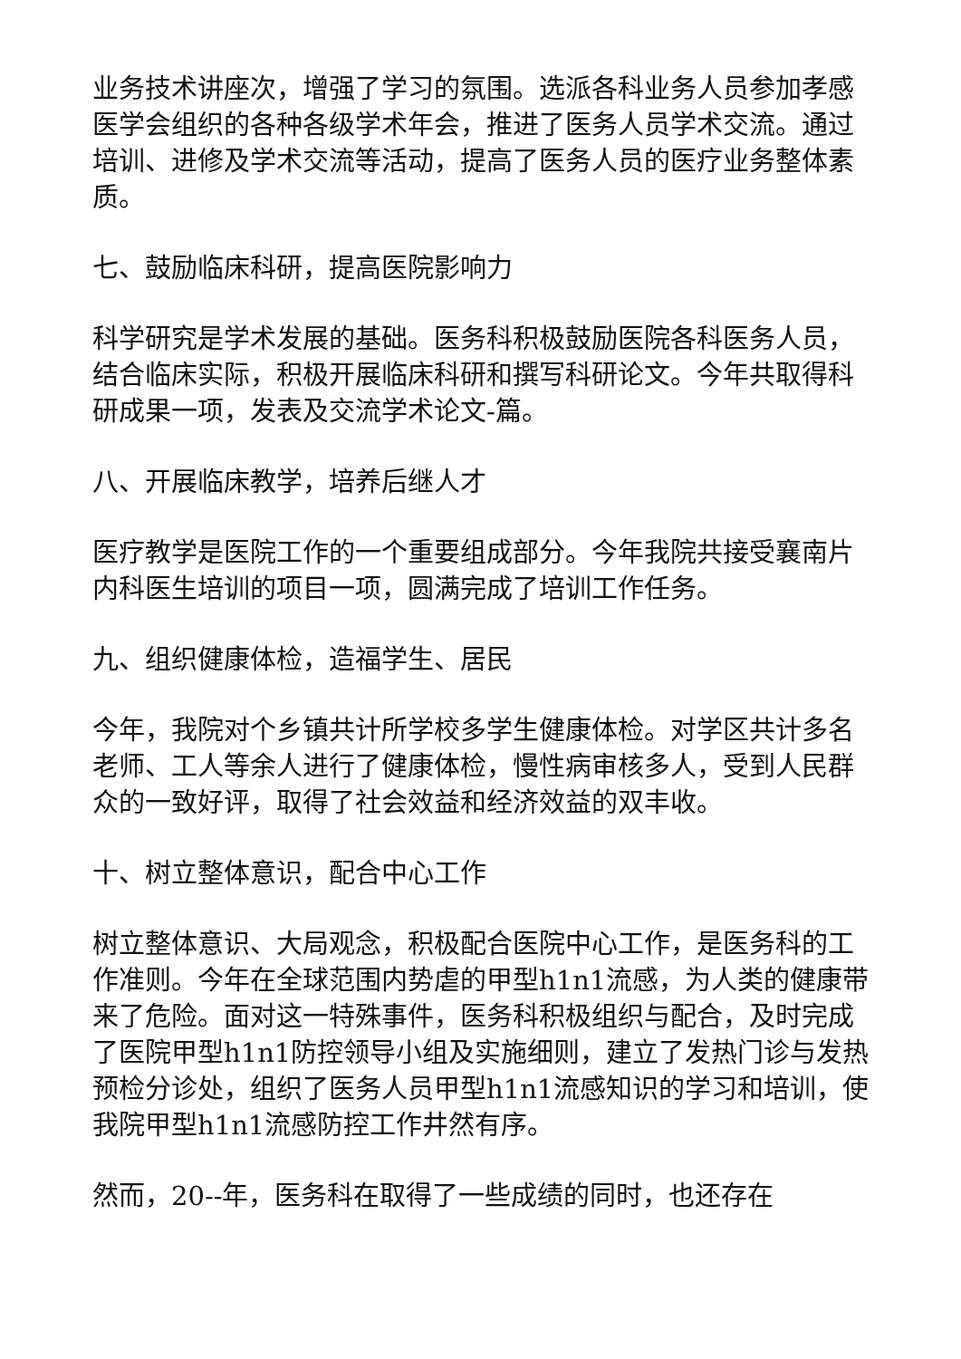业务技术讲座次，增强了学习的氛围。选派各科业务人员参加孝感医学会组织的各种各级学术年会，推进了医务人员学术交流。通过培训、进修及学术交流等活动，提高了医务人员的医疗业务整体素质。
七、鼓励临床科研，提高医院影响力
科学研究是学术发展的基础。医务科积极鼓励医院各科医务人员，结合临床实际，积极开展临床科研和撰写科研论文。今年共取得科研成果一项，发表及交流学术论文-篇。
八、开展临床教学，培养后继人才
医疗教学是医院工作的一个重要组成部分。今年我院共接受襄南片内科医生培训的项目一项，圆满完成了培训工作任务。
九、组织健康体检，造福学生、居民
今年，我院对个乡镇共计所学校多学生健康体检。对学区共计多名老师、工人等余人进行了健康体检，慢性病审核多人，受到人民群众的一致好评，取得了社会效益和经济效益的双丰收。
十、树立整体意识，配合中心工作
树立整体意识、大局观念，积极配合医院中心工作，是医务科的工作准则。今年在全球范围内势虐的甲型h1n1流感，为人类的健康带来了危险。面对这一特殊事件，医务科积极组织与配合，及时完成了医院甲型h1n1防控领导小组及实施细则，建立了发热门诊与发热预检分诊处，组织了医务人员甲型h1n1流感知识的学习和培训，使我院甲型h1n1流感防控工作井然有序。
然而，20--年，医务科在取得了一些成绩的同时，也还存在